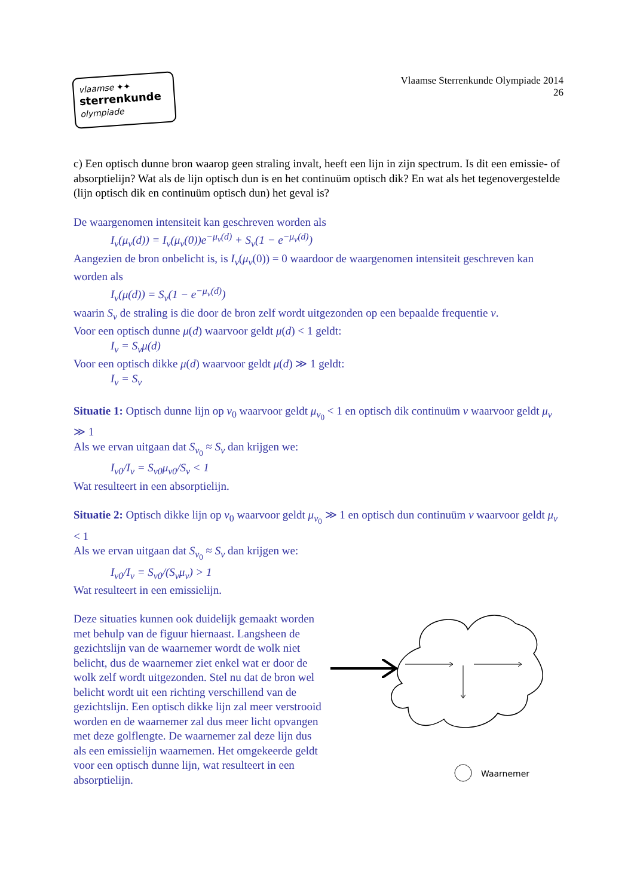vlaamse ✦✦
sterrenkunde
olympiade
Vlaamse Sterrenkunde Olympiade 2014
26
c) Een optisch dunne bron waarop geen straling invalt, heeft een lijn in zijn spectrum. Is dit een emissie- of absorptielijn? Wat als de lijn optisch dun is en het continuüm optisch dik? En wat als het tegenovergestelde (lijn optisch dik en continuüm optisch dun) het geval is?
De waargenomen intensiteit kan geschreven worden als
I<sub>ν</sub>(μ<sub>ν</sub>(d)) = I<sub>ν</sub>(μ<sub>ν</sub>(0))e<sup>−μ<sub>ν</sub>(d)</sup> + S<sub>ν</sub>(1 − e<sup>−μ<sub>ν</sub>(d)</sup>)
Aangezien de bron onbelicht is, is I<sub>ν</sub>(μ<sub>ν</sub>(0)) = 0 waardoor de waargenomen intensiteit geschreven kan worden als
I<sub>ν</sub>(μ(d)) = S<sub>ν</sub>(1 − e<sup>−μ<sub>ν</sub>(d)</sup>)
waarin S<sub>ν</sub> de straling is die door de bron zelf wordt uitgezonden op een bepaalde frequentie ν.
Voor een optisch dunne μ(d) waarvoor geldt μ(d) < 1 geldt:
I<sub>ν</sub> = S<sub>ν</sub>μ(d)
Voor een optisch dikke μ(d) waarvoor geldt μ(d) ≫ 1 geldt:
I<sub>ν</sub> = S<sub>ν</sub>
Situatie 1: Optisch dunne lijn op ν<sub>0</sub> waarvoor geldt μ<sub>ν<sub>0</sub></sub> < 1 en optisch dik continuüm ν waarvoor geldt μ<sub>ν</sub> ≫ 1
Als we ervan uitgaan dat S<sub>ν<sub>0</sub></sub> ≈ S<sub>ν</sub> dan krijgen we:
I<sub>ν0</sub>/I<sub>ν</sub> = S<sub>ν0</sub>μ<sub>ν0</sub>/S<sub>ν</sub> < 1
Wat resulteert in een absorptielijn.
Situatie 2: Optisch dikke lijn op ν<sub>0</sub> waarvoor geldt μ<sub>ν<sub>0</sub></sub> ≫ 1 en optisch dun continuüm ν waarvoor geldt μ<sub>ν</sub> < 1
Als we ervan uitgaan dat S<sub>ν<sub>0</sub></sub> ≈ S<sub>ν</sub> dan krijgen we:
I<sub>ν0</sub>/I<sub>ν</sub> = S<sub>ν0</sub>/(S<sub>ν</sub>μ<sub>ν</sub>) > 1
Wat resulteert in een emissielijn.
Deze situaties kunnen ook duidelijk gemaakt worden met behulp van de figuur hiernaast. Langsheen de gezichtslijn van de waarnemer wordt de wolk niet belicht, dus de waarnemer ziet enkel wat er door de wolk zelf wordt uitgezonden. Stel nu dat de bron wel belicht wordt uit een richting verschillend van de gezichtslijn. Een optisch dikke lijn zal meer verstrooid worden en de waarnemer zal dus meer licht opvangen met deze golflengte. De waarnemer zal deze lijn dus als een emissielijn waarnemen. Het omgekeerde geldt voor een optisch dunne lijn, wat resulteert in een absorptielijn.
Waarnemer